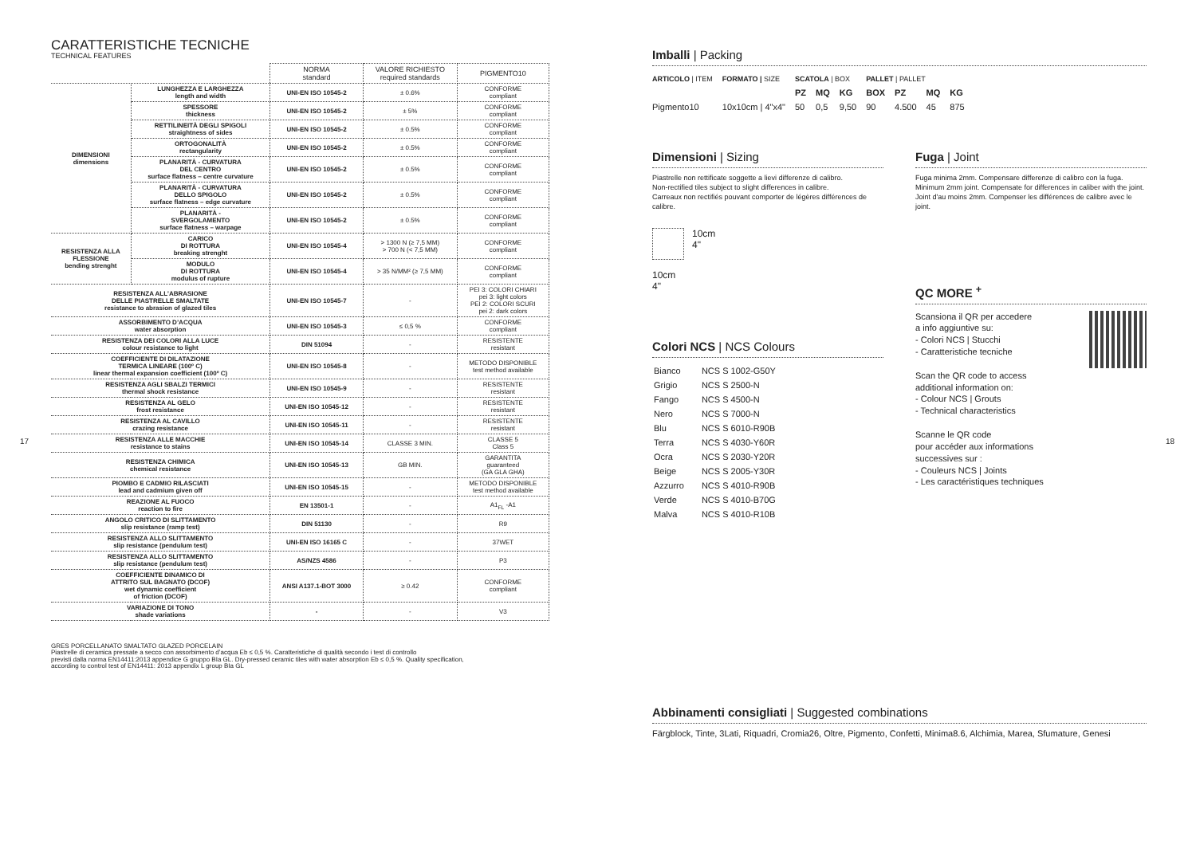CARATTERISTICHE TECNICHE
TECHNICAL FEATURES
| | | NORMA standard | VALORE RICHIESTO required standards | PIGMENTO10 |
| DIMENSIONI dimensions | LUNGHEZZA E LARGHEZZA length and width | UNI-EN ISO 10545-2 | ± 0.6% | CONFORME compliant |
| | SPESSORE thickness | UNI-EN ISO 10545-2 | ± 5% | CONFORME compliant |
| | RETTILINEITÀ DEGLI SPIGOLI straightness of sides | UNI-EN ISO 10545-2 | ± 0.5% | CONFORME compliant |
| | ORTOGONALITÀ rectangularity | UNI-EN ISO 10545-2 | ± 0.5% | CONFORME compliant |
| | PLANARITÀ - CURVATURA DEL CENTRO surface flatness – centre curvature | UNI-EN ISO 10545-2 | ± 0.5% | CONFORME compliant |
| | PLANARITÀ - CURVATURA DELLO SPIGOLO surface flatness – edge curvature | UNI-EN ISO 10545-2 | ± 0.5% | CONFORME compliant |
| | PLANARITÀ - SVERGOLAMENTO surface flatness – warpage | UNI-EN ISO 10545-2 | ± 0.5% | CONFORME compliant |
| RESISTENZA ALLA FLESSIONE bending strenght | CARICO DI ROTTURA breaking strenght | UNI-EN ISO 10545-4 | > 1300 N (≥ 7,5 MM) > 700 N (< 7,5 MM) | CONFORME compliant |
| | MODULO DI ROTTURA modulus of rupture | UNI-EN ISO 10545-4 | > 35 N/MM² (≥ 7,5 MM) | CONFORME compliant |
| RESISTENZA ALL’ABRASIONE DELLE PIASTRELLE SMALTATE resistance to abrasion of glazed tiles | | UNI-EN ISO 10545-7 | - | PEI 3: COLORI CHIARI pei 3: light colors PEI 2: COLORI SCURI pei 2: dark colors |
| ASSORBIMENTO D’ACQUA water absorption | | UNI-EN ISO 10545-3 | ≤ 0,5 % | CONFORME compliant |
| RESISTENZA DEI COLORI ALLA LUCE colour resistance to light | | DIN 51094 | - | RESISTENTE resistant |
| COEFFICIENTE DI DILATAZIONE TERMICA LINEARE (100º C) linear thermal expansion coefficient (100º C) | | UNI-EN ISO 10545-8 | - | METODO DISPONIBLE test method available |
| RESISTENZA AGLI SBALZI TERMICI thermal shock resistance | | UNI-EN ISO 10545-9 | - | RESISTENTE resistant |
| RESISTENZA AL GELO frost resistance | | UNI-EN ISO 10545-12 | - | RESISTENTE resistant |
| RESISTENZA AL CAVILLO crazing resistance | | UNI-EN ISO 10545-11 | - | RESISTENTE resistant |
| RESISTENZA ALLE MACCHIE resistance to stains | | UNI-EN ISO 10545-14 | CLASSE 3 MIN. | CLASSE 5 Class 5 |
| RESISTENZA CHIMICA chemical resistance | | UNI-EN ISO 10545-13 | GB MIN. | GARANTITA guaranteed (GA GLA GHA) |
| PIOMBO E CADMIO RILASCIATI lead and cadmium given off | | UNI-EN ISO 10545-15 | - | METODO DISPONIBLE test method available |
| REAZIONE AL FUOCO reaction to fire | | EN 13501-1 | - | A1<sub>FL</sub> -A1 |
| ANGOLO CRITICO DI SLITTAMENTO slip resistance (ramp test) | | DIN 51130 | - | R9 |
| RESISTENZA ALLO SLITTAMENTO slip resistance (pendulum test) | | UNI-EN ISO 16165 C | - | 37WET |
| RESISTENZA ALLO SLITTAMENTO slip resistance (pendulum test) | | AS/NZS 4586 | - | P3 |
| COEFFICIENTE DINAMICO DI ATTRITO SUL BAGNATO (DCOF) wet dynamic coefficient of friction (DCOF) | | ANSI A137.1-BOT 3000 | ≥ 0.42 | CONFORME compliant |
| VARIAZIONE DI TONO shade variations | | - | - | V3 |
GRES PORCELLANATO SMALTATO GLAZED PORCELAIN
Piastrelle di ceramica pressate a secco con assorbimento d’acqua Eb ≤ 0,5 %. Caratteristiche di qualità secondo i test di controllo
previsti dalla norma EN14411:2013 appendice G gruppo BIa GL. Dry-pressed ceramic tiles with water absorption Eb ≤ 0,5 %. Quality specification,
according to control test of EN14411: 2013 appendix L group BIa GL
17 18
Imballi | Packing
| ARTICOLO / ITEM | FORMATO / SIZE | SCATOLA / BOX | | | PALLET / PALLET | | | |
| | | PZ | MQ | KG | BOX | PZ | MQ | KG |
| Pigmento10 | 10x10cm / 4"x4" | 50 | 0,5 | 9,50 | 90 | 4.500 | 45 | 875 |
Dimensioni | Sizing
Piastrelle non rettificate soggette a lievi differenze di calibro.
Non-rectified tiles subject to slight differences in calibre.
Carreaux non rectifiés pouvant comporter de légères différences de calibre.
10cm
4"
10cm
4"
Colori NCS | NCS Colours
| Bianco | NCS S 1002-G50Y |
| Grigio | NCS S 2500-N |
| Fango | NCS S 4500-N |
| Nero | NCS S 7000-N |
| Blu | NCS S 6010-R90B |
| Terra | NCS S 4030-Y60R |
| Ocra | NCS S 2030-Y20R |
| Beige | NCS S 2005-Y30R |
| Azzurro | NCS S 4010-R90B |
| Verde | NCS S 4010-B70G |
| Malva | NCS S 4010-R10B |
Fuga | Joint
Fuga minima 2mm. Compensare differenze di calibro con la fuga.
Minimum 2mm joint. Compensate for differences in caliber with the joint.
Joint d'au moins 2mm. Compenser les différences de calibre avec le joint.
QC MORE <sup>+</sup>
Scansiona il QR per accedere
a info aggiuntive su:
- Colori NCS | Stucchi
- Caratteristiche tecniche
Scan the QR code to access
additional information on:
- Colour NCS | Grouts
- Technical characteristics
Scanne le QR code
pour accéder aux informations
successives sur :
- Couleurs NCS | Joints
- Les caractéristiques techniques
Abbinamenti consigliati | Suggested combinations
Färgblock, Tinte, 3Lati, Riquadri, Cromia26, Oltre, Pigmento, Confetti, Minima8.6, Alchimia, Marea, Sfumature, Genesi